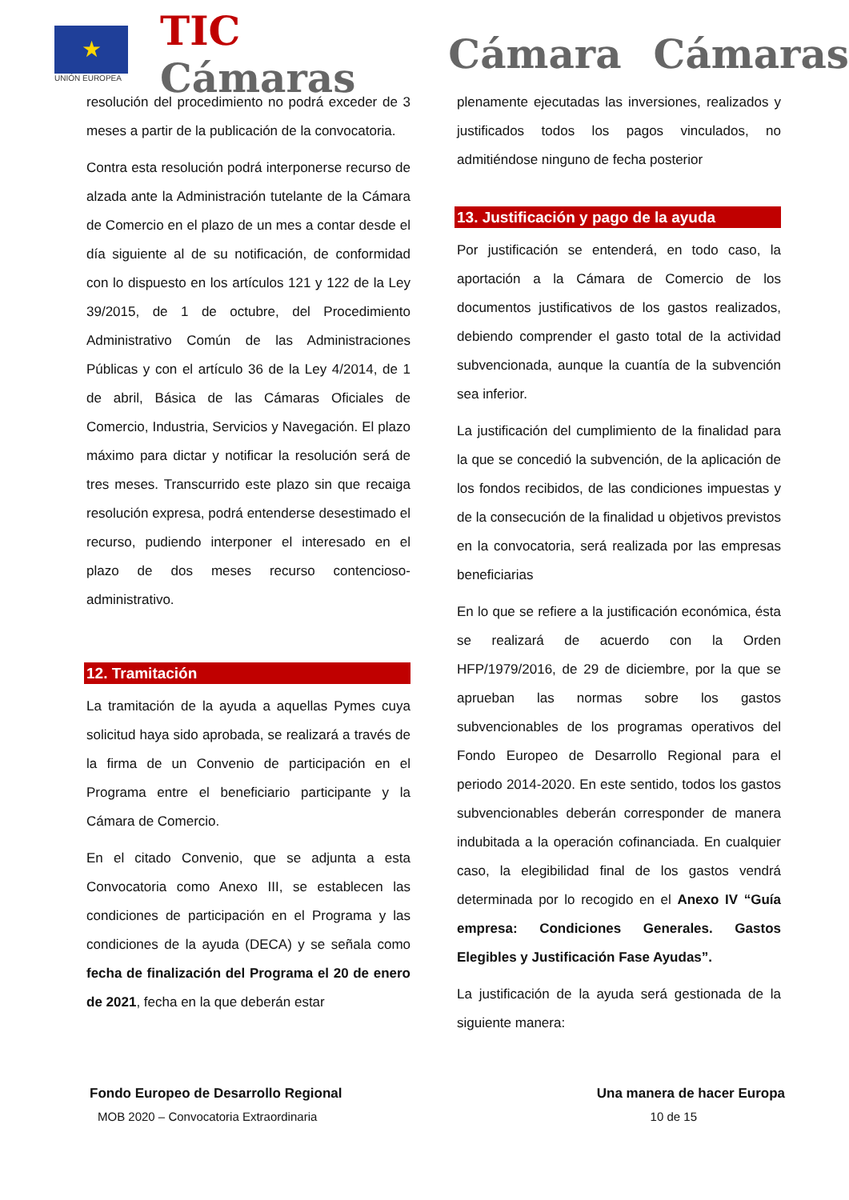★
UNIÓN EUROPEA
TIC Cámaras Cámara Cámaras
resolución del procedimiento no podrá exceder de 3 meses a partir de la publicación de la convocatoria.
Contra esta resolución podrá interponerse recurso de alzada ante la Administración tutelante de la Cámara de Comercio en el plazo de un mes a contar desde el día siguiente al de su notificación, de conformidad con lo dispuesto en los artículos 121 y 122 de la Ley 39/2015, de 1 de octubre, del Procedimiento Administrativo Común de las Administraciones Públicas y con el artículo 36 de la Ley 4/2014, de 1 de abril, Básica de las Cámaras Oficiales de Comercio, Industria, Servicios y Navegación. El plazo máximo para dictar y notificar la resolución será de tres meses. Transcurrido este plazo sin que recaiga resolución expresa, podrá entenderse desestimado el recurso, pudiendo interponer el interesado en el plazo de dos meses recurso contencioso-administrativo.
12. Tramitación
La tramitación de la ayuda a aquellas Pymes cuya solicitud haya sido aprobada, se realizará a través de la firma de un Convenio de participación en el Programa entre el beneficiario participante y la Cámara de Comercio.
En el citado Convenio, que se adjunta a esta Convocatoria como Anexo III, se establecen las condiciones de participación en el Programa y las condiciones de la ayuda (DECA) y se señala como fecha de finalización del Programa el 20 de enero de 2021, fecha en la que deberán estar
plenamente ejecutadas las inversiones, realizados y justificados todos los pagos vinculados, no admitiéndose ninguno de fecha posterior
13. Justificación y pago de la ayuda
Por justificación se entenderá, en todo caso, la aportación a la Cámara de Comercio de los documentos justificativos de los gastos realizados, debiendo comprender el gasto total de la actividad subvencionada, aunque la cuantía de la subvención sea inferior.
La justificación del cumplimiento de la finalidad para la que se concedió la subvención, de la aplicación de los fondos recibidos, de las condiciones impuestas y de la consecución de la finalidad u objetivos previstos en la convocatoria, será realizada por las empresas beneficiarias
En lo que se refiere a la justificación económica, ésta se realizará de acuerdo con la Orden HFP/1979/2016, de 29 de diciembre, por la que se aprueban las normas sobre los gastos subvencionables de los programas operativos del Fondo Europeo de Desarrollo Regional para el periodo 2014-2020. En este sentido, todos los gastos subvencionables deberán corresponder de manera indubitada a la operación cofinanciada. En cualquier caso, la elegibilidad final de los gastos vendrá determinada por lo recogido en el Anexo IV “Guía empresa: Condiciones Generales. Gastos Elegibles y Justificación Fase Ayudas”.
La justificación de la ayuda será gestionada de la siguiente manera:
Fondo Europeo de Desarrollo Regional Una manera de hacer Europa
MOB 2020 – Convocatoria Extraordinaria 10 de 15